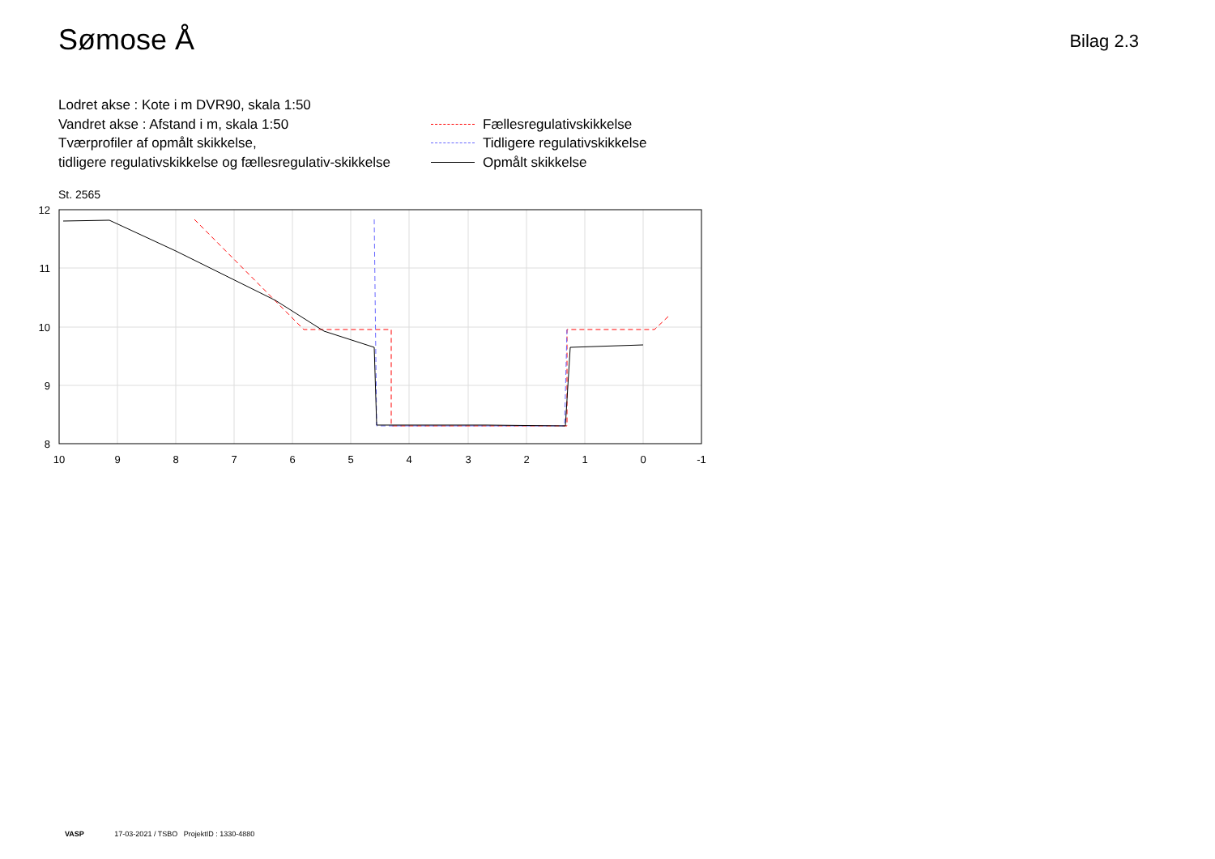Sømose Å
Bilag 2.3
Lodret akse : Kote i m DVR90, skala 1:50
Vandret akse : Afstand i m, skala 1:50
Tværprofiler af opmålt skikkelse,
tidligere regulativskikkelse og fællesregulativ-skikkelse
Fællesregulativskikkelse
Tidligere regulativskikkelse
Opmålt skikkelse
St. 2565
12
11
10
9
8
10
9
8
7
6
5
4
3
2
1
0
-1
VASP 17-03-2021 / TSBO ProjektID : 1330-4880